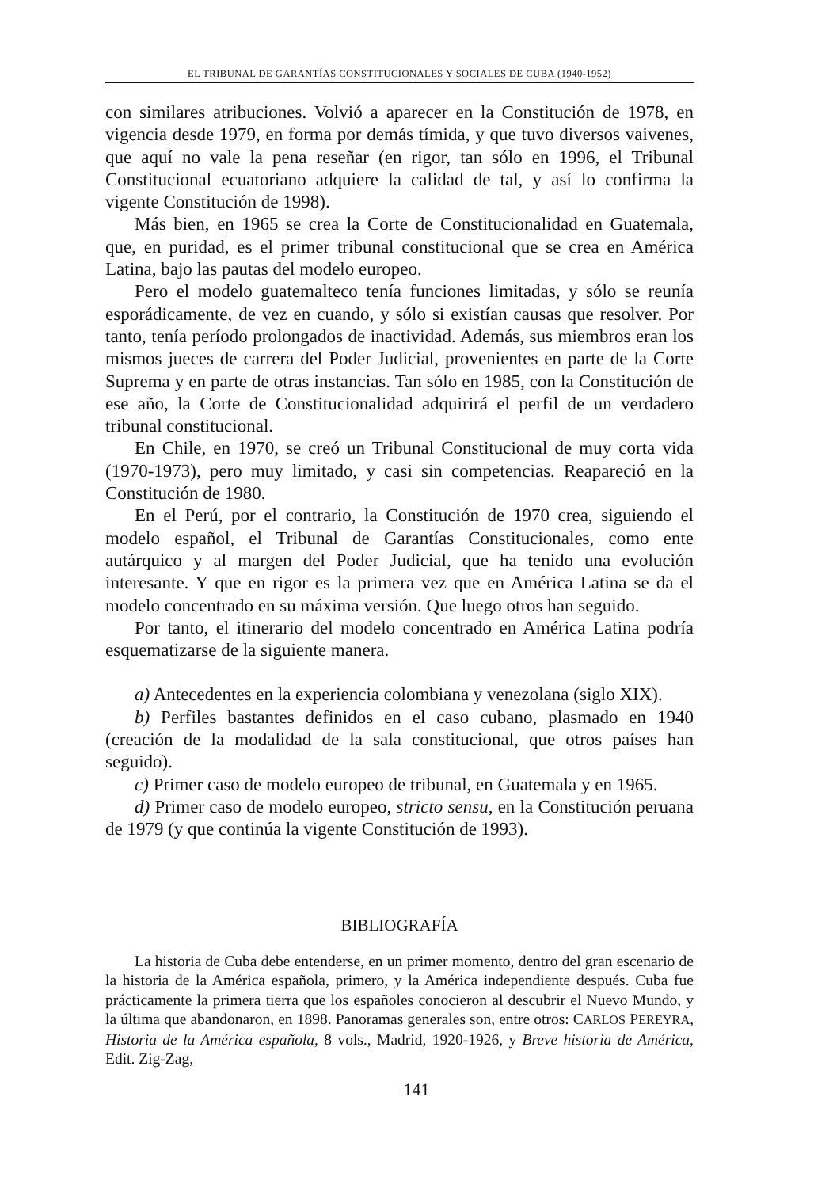EL TRIBUNAL DE GARANTÍAS CONSTITUCIONALES Y SOCIALES DE CUBA (1940-1952)
con similares atribuciones. Volvió a aparecer en la Constitución de 1978, en vigencia desde 1979, en forma por demás tímida, y que tuvo diversos vaivenes, que aquí no vale la pena reseñar (en rigor, tan sólo en 1996, el Tribunal Constitucional ecuatoriano adquiere la calidad de tal, y así lo confirma la vigente Constitución de 1998).
Más bien, en 1965 se crea la Corte de Constitucionalidad en Guatemala, que, en puridad, es el primer tribunal constitucional que se crea en América Latina, bajo las pautas del modelo europeo.
Pero el modelo guatemalteco tenía funciones limitadas, y sólo se reunía esporádicamente, de vez en cuando, y sólo si existían causas que resolver. Por tanto, tenía período prolongados de inactividad. Además, sus miembros eran los mismos jueces de carrera del Poder Judicial, provenientes en parte de la Corte Suprema y en parte de otras instancias. Tan sólo en 1985, con la Constitución de ese año, la Corte de Constitucionalidad adquirirá el perfil de un verdadero tribunal constitucional.
En Chile, en 1970, se creó un Tribunal Constitucional de muy corta vida (1970-1973), pero muy limitado, y casi sin competencias. Reapareció en la Constitución de 1980.
En el Perú, por el contrario, la Constitución de 1970 crea, siguiendo el modelo español, el Tribunal de Garantías Constitucionales, como ente autárquico y al margen del Poder Judicial, que ha tenido una evolución interesante. Y que en rigor es la primera vez que en América Latina se da el modelo concentrado en su máxima versión. Que luego otros han seguido.
Por tanto, el itinerario del modelo concentrado en América Latina podría esquematizarse de la siguiente manera.
a) Antecedentes en la experiencia colombiana y venezolana (siglo XIX).
b) Perfiles bastantes definidos en el caso cubano, plasmado en 1940 (creación de la modalidad de la sala constitucional, que otros países han seguido).
c) Primer caso de modelo europeo de tribunal, en Guatemala y en 1965.
d) Primer caso de modelo europeo, stricto sensu, en la Constitución peruana de 1979 (y que continúa la vigente Constitución de 1993).
BIBLIOGRAFÍA
La historia de Cuba debe entenderse, en un primer momento, dentro del gran escenario de la historia de la América española, primero, y la América independiente después. Cuba fue prácticamente la primera tierra que los españoles conocieron al descubrir el Nuevo Mundo, y la última que abandonaron, en 1898. Panoramas generales son, entre otros: CARLOS PEREYRA, Historia de la América española, 8 vols., Madrid, 1920-1926, y Breve historia de América, Edit. Zig-Zag,
141